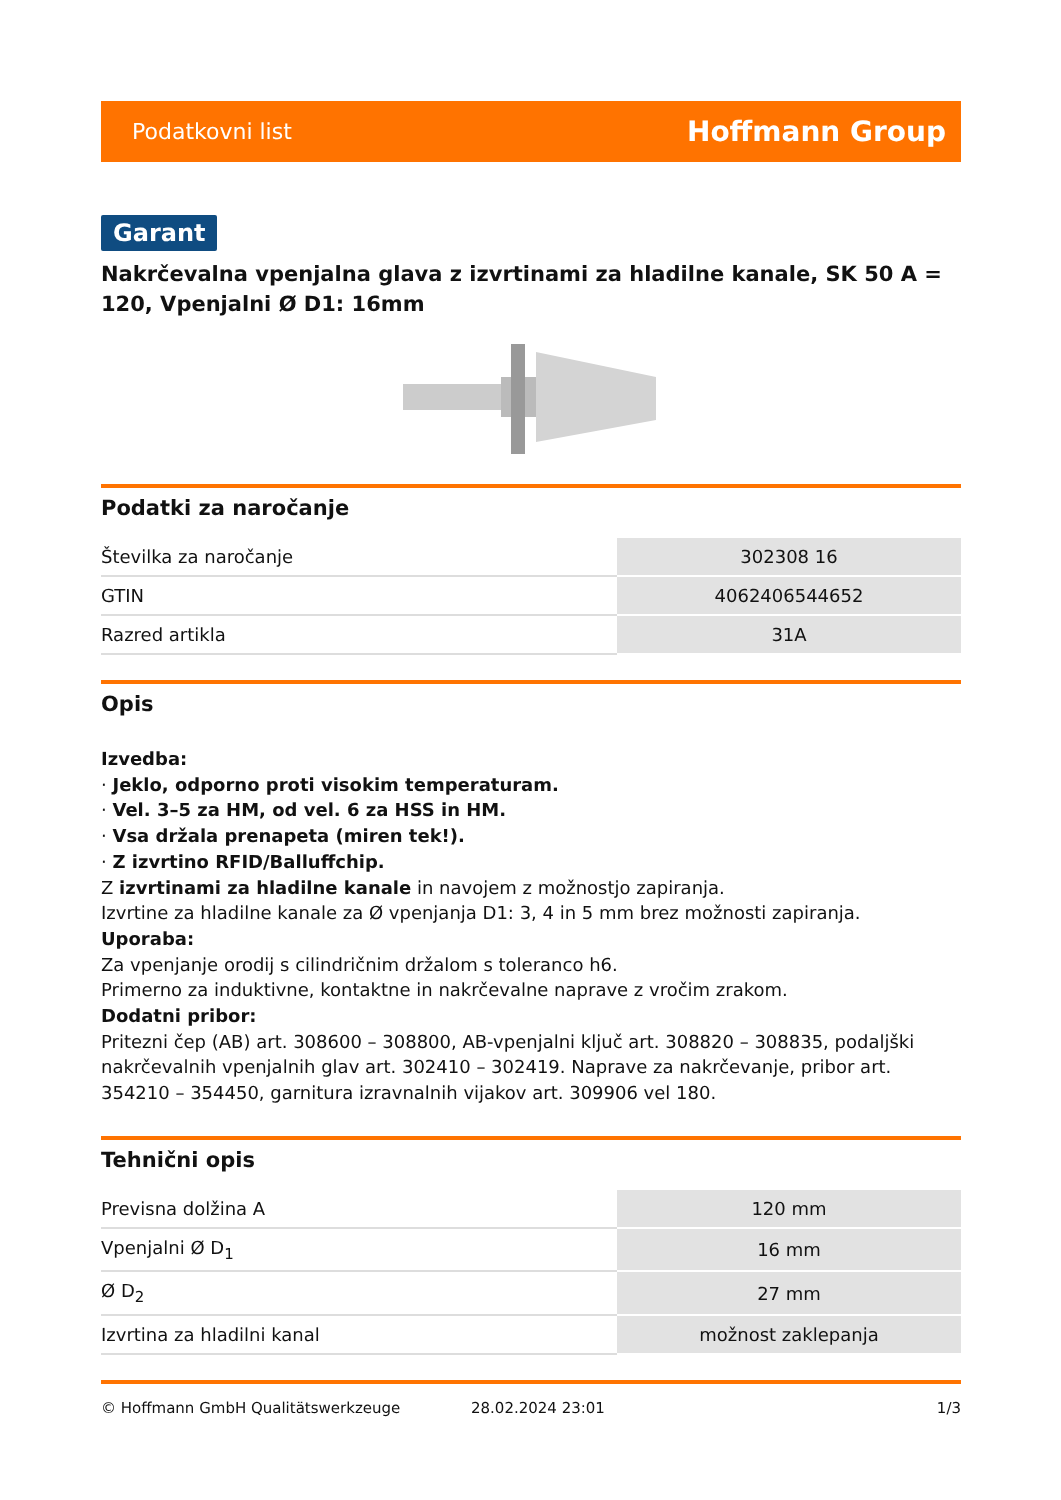Podatkovni list Hoffmann Group
Garant
Nakrčevalna vpenjalna glava z izvrtinami za hladilne kanale, SK 50 A = 120, Vpenjalni Ø D1: 16mm
Podatki za naročanje
| Številka za naročanje | 302308 16 |
| GTIN | 4062406544652 |
| Razred artikla | 31A |
Opis
Izvedba:
· Jeklo, odporno proti visokim temperaturam.
· Vel. 3–5 za HM, od vel. 6 za HSS in HM.
· Vsa držala prenapeta (miren tek!).
· Z izvrtino RFID/Balluffchip.
Z izvrtinami za hladilne kanale in navojem z možnostjo zapiranja.
Izvrtine za hladilne kanale za Ø vpenjanja D1: 3, 4 in 5 mm brez možnosti zapiranja.
Uporaba:
Za vpenjanje orodij s cilindričnim držalom s toleranco h6.
Primerno za induktivne, kontaktne in nakrčevalne naprave z vročim zrakom.
Dodatni pribor:
Pritezni čep (AB) art. 308600 – 308800, AB-vpenjalni ključ art. 308820 – 308835, podaljški nakrčevalnih vpenjalnih glav art. 302410 – 302419. Naprave za nakrčevanje, pribor art. 354210 – 354450, garnitura izravnalnih vijakov art. 309906 vel 180.
Tehnični opis
| Previsna dolžina A | 120 mm |
| Vpenjalni Ø D<sub>1</sub> | 16 mm |
| Ø D<sub>2</sub> | 27 mm |
| Izvrtina za hladilni kanal | možnost zaklepanja |
© Hoffmann GmbH Qualitätswerkzeuge 28.02.2024 23:01 1/3